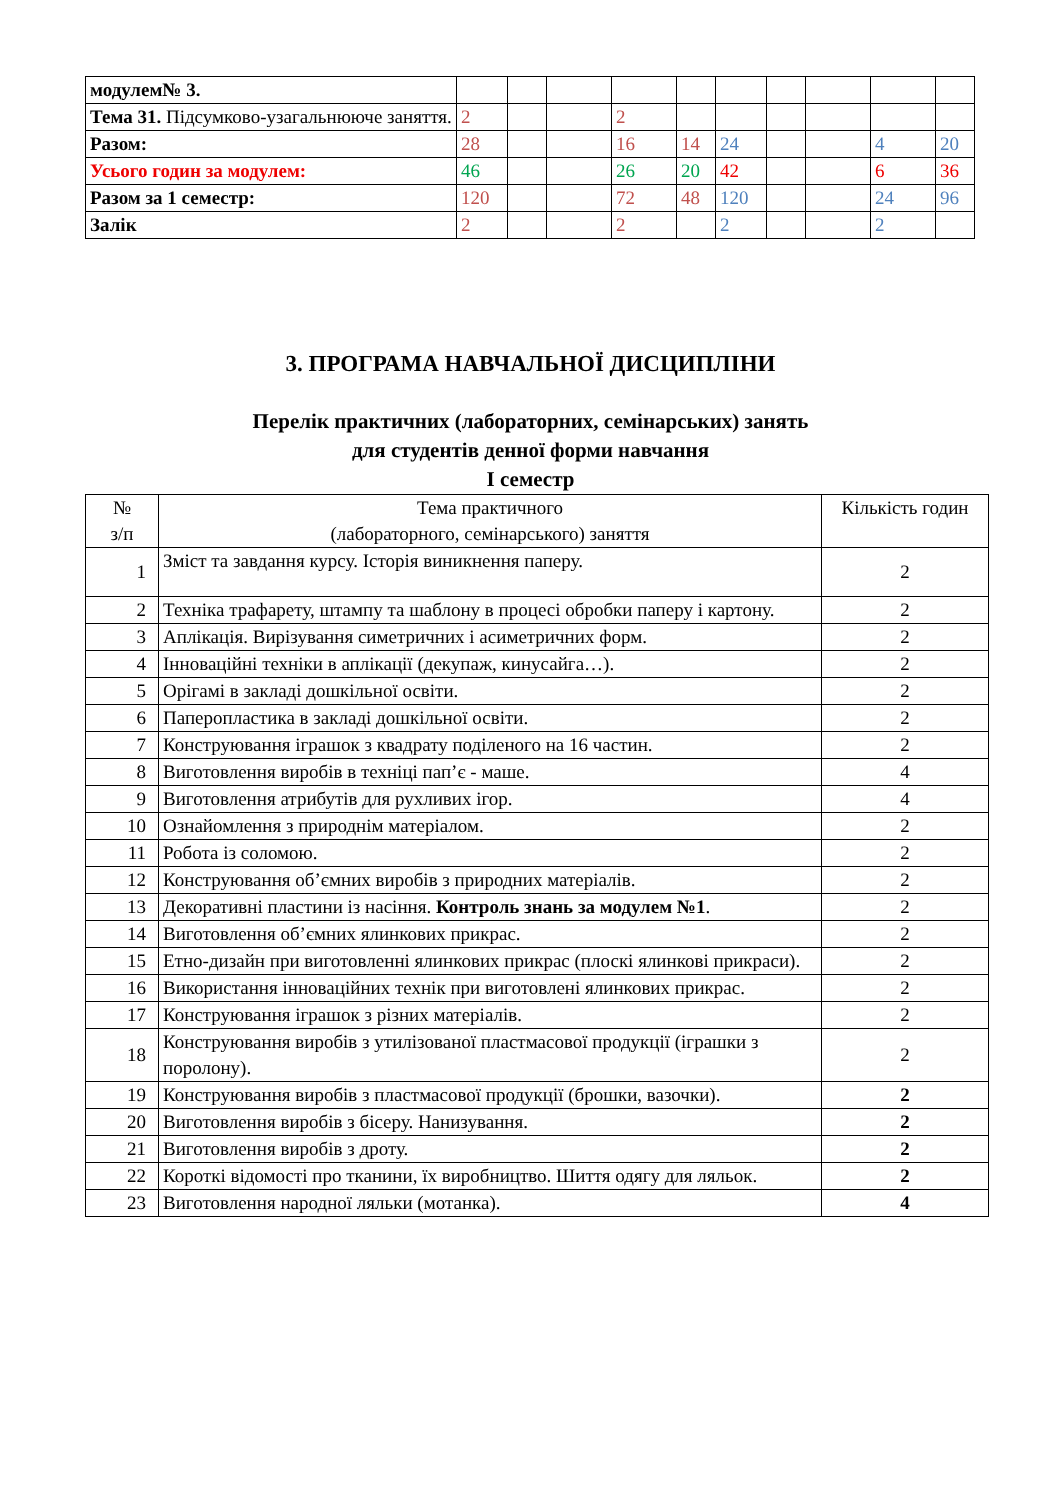| модулем№ 3. | | | | | | | | | | |
| Тема 31. Підсумково-узагальнююче заняття. | 2 | | | 2 | | | | | | |
| Разом: | 28 | | | 16 | 14 | 24 | | | 4 | 20 |
| Усього годин за модулем: | 46 | | | 26 | 20 | 42 | | | 6 | 36 |
| Разом за 1 семестр: | 120 | | | 72 | 48 | 120 | | | 24 | 96 |
| Залік | 2 | | | 2 | | 2 | | | 2 | |
3. ПРОГРАМА НАВЧАЛЬНОЇ ДИСЦИПЛІНИ
Перелік практичних (лабораторних, семінарських) занять
для студентів денної форми навчання
І семестр
| № з/п | Тема практичного (лабораторного, семінарського) заняття | Кількість годин |
| --- | --- | --- |
| 1 | Зміст та завдання курсу. Історія виникнення паперу. | 2 |
| 2 | Техніка трафарету, штампу та шаблону в процесі обробки паперу і картону. | 2 |
| 3 | Аплікація. Вирізування симетричних і асиметричних форм. | 2 |
| 4 | Інноваційні техніки в аплікації (декупаж, кинусайга…). | 2 |
| 5 | Орігамі в закладі дошкільної освіти. | 2 |
| 6 | Паперопластика в закладі дошкільної освіти. | 2 |
| 7 | Конструювання іграшок з квадрату поділеного на 16 частин. | 2 |
| 8 | Виготовлення виробів в техніці пап’є - маше. | 4 |
| 9 | Виготовлення атрибутів для рухливих ігор. | 4 |
| 10 | Ознайомлення з природнім матеріалом. | 2 |
| 11 | Робота із соломою. | 2 |
| 12 | Конструювання об’ємних виробів з природних матеріалів. | 2 |
| 13 | Декоративні пластини із насіння. Контроль знань за модулем №1 . | 2 |
| 14 | Виготовлення об’ємних ялинкових прикрас. | 2 |
| 15 | Етно-дизайн при виготовленні ялинкових прикрас (плоскі ялинкові прикраси). | 2 |
| 16 | Використання інноваційних технік при виготовлені ялинкових прикрас. | 2 |
| 17 | Конструювання іграшок з різних матеріалів. | 2 |
| 18 | Конструювання виробів з утилізованої пластмасової продукції (іграшки з поролону). | 2 |
| 19 | Конструювання виробів з пластмасової продукції (брошки, вазочки). | 2 |
| 20 | Виготовлення виробів з бісеру. Нанизування. | 2 |
| 21 | Виготовлення виробів з дроту. | 2 |
| 22 | Короткі відомості про тканини, їх виробництво. Шиття одягу для ляльок. | 2 |
| 23 | Виготовлення народної ляльки (мотанка). | 4 |